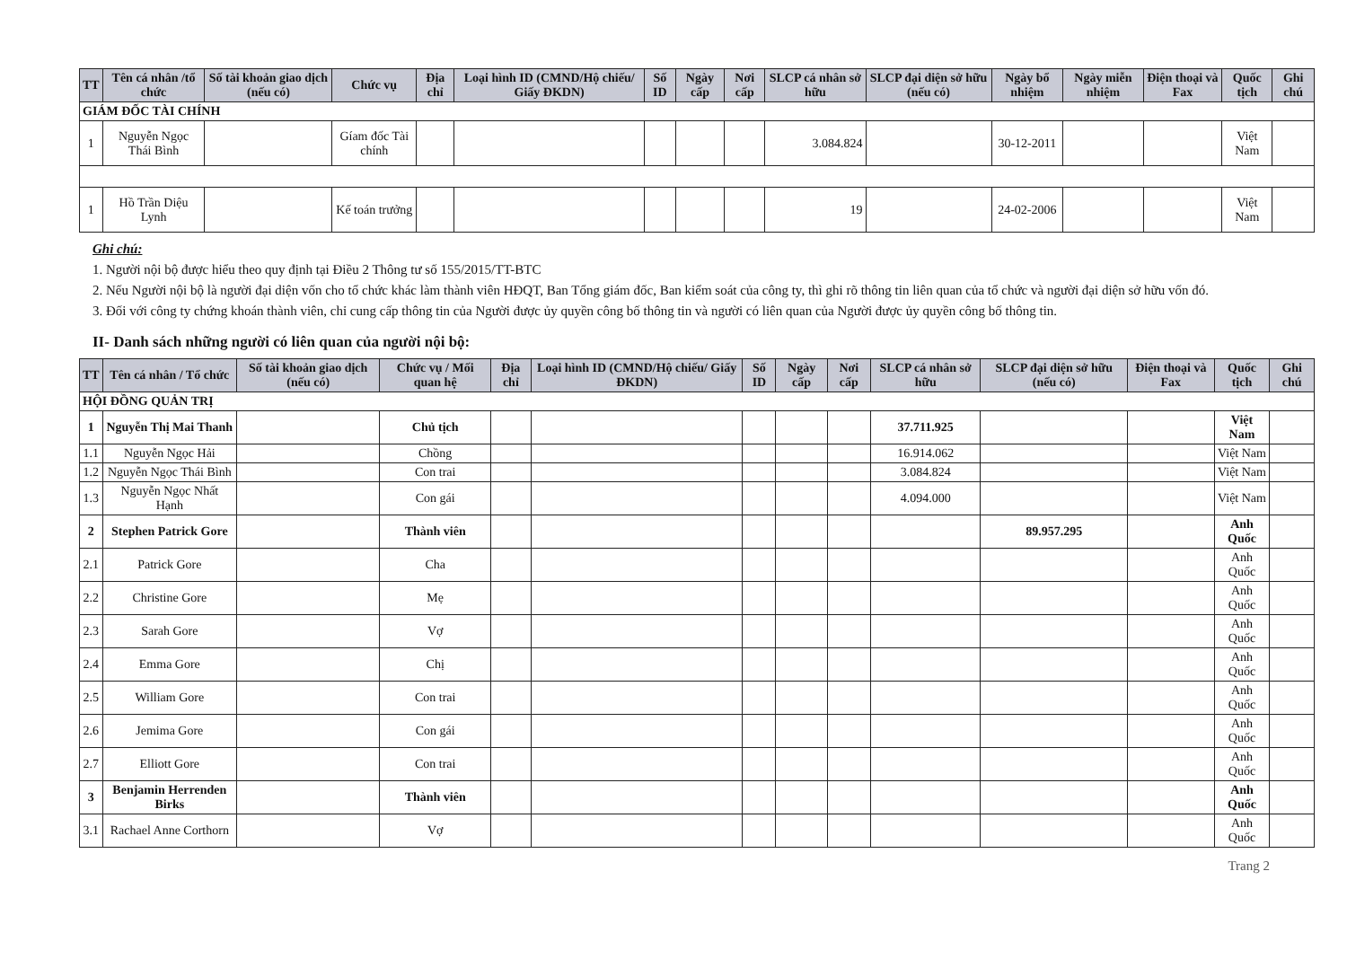| TT | Tên cá nhân /tổ chức | Số tài khoản giao dịch (nếu có) | Chức vụ | Địa chỉ | Loại hình ID (CMND/Hộ chiếu/ Giấy ĐKDN) | Số ID | Ngày cấp | Nơi cấp | SLCP cá nhân sở hữu | SLCP đại diện sở hữu (nếu có) | Ngày bổ nhiệm | Ngày miễn nhiệm | Điện thoại và Fax | Quốc tịch | Ghi chú |
| --- | --- | --- | --- | --- | --- | --- | --- | --- | --- | --- | --- | --- | --- | --- | --- |
| GIÁM ĐỐC TÀI CHÍNH | | | | | | | | | | | | | | | |
| 1 | Nguyễn Ngọc Thái Bình | | Gíam đốc Tài chính | | | | | | 3.084.824 | | 30-12-2011 | | | Việt Nam | |
| 1 | Hồ Trần Diệu Lynh | | Kế toán trưởng | | | | | | 19 | | 24-02-2006 | | | Việt Nam | |
Ghi chú:
1. Người nội bộ được hiểu theo quy định tại Điều 2 Thông tư số 155/2015/TT-BTC
2. Nếu Người nội bộ là người đại diện vốn cho tổ chức khác làm thành viên HĐQT, Ban Tổng giám đốc, Ban kiểm soát của công ty, thì ghi rõ thông tin liên quan của tổ chức và người đại diện sở hữu vốn đó.
3. Đối với công ty chứng khoán thành viên, chỉ cung cấp thông tin của Người được ủy quyền công bố thông tin và người có liên quan của Người được ủy quyền công bố thông tin.
II- Danh sách những người có liên quan của người nội bộ:
| TT | Tên cá nhân / Tổ chức | Số tài khoản giao dịch (nếu có) | Chức vụ / Mối quan hệ | Địa chỉ | Loại hình ID (CMND/Hộ chiếu/ Giấy ĐKDN) | Số ID | Ngày cấp | Nơi cấp | SLCP cá nhân sở hữu | SLCP đại diện sở hữu (nếu có) | Điện thoại và Fax | Quốc tịch | Ghi chú |
| --- | --- | --- | --- | --- | --- | --- | --- | --- | --- | --- | --- | --- | --- |
| HỘI ĐỒNG QUẢN TRỊ | | | | | | | | | | | | | |
| 1 | Nguyễn Thị Mai Thanh | | Chủ tịch | | | | | | 37.711.925 | | | Việt Nam | |
| 1.1 | Nguyễn Ngọc Hải | | Chồng | | | | | | 16.914.062 | | | Việt Nam | |
| 1.2 | Nguyễn Ngọc Thái Bình | | Con trai | | | | | | 3.084.824 | | | Việt Nam | |
| 1.3 | Nguyễn Ngọc Nhất Hạnh | | Con gái | | | | | | 4.094.000 | | | Việt Nam | |
| 2 | Stephen Patrick Gore | | Thành viên | | | | | | | 89.957.295 | | Anh Quốc | |
| 2.1 | Patrick Gore | | Cha | | | | | | | | | Anh Quốc | |
| 2.2 | Christine Gore | | Mẹ | | | | | | | | | Anh Quốc | |
| 2.3 | Sarah Gore | | Vợ | | | | | | | | | Anh Quốc | |
| 2.4 | Emma Gore | | Chị | | | | | | | | | Anh Quốc | |
| 2.5 | William Gore | | Con trai | | | | | | | | | Anh Quốc | |
| 2.6 | Jemima Gore | | Con gái | | | | | | | | | Anh Quốc | |
| 2.7 | Elliott Gore | | Con trai | | | | | | | | | Anh Quốc | |
| 3 | Benjamin Herrenden Birks | | Thành viên | | | | | | | | | Anh Quốc | |
| 3.1 | Rachael Anne Corthorn | | Vợ | | | | | | | | | Anh Quốc | |
Trang 2